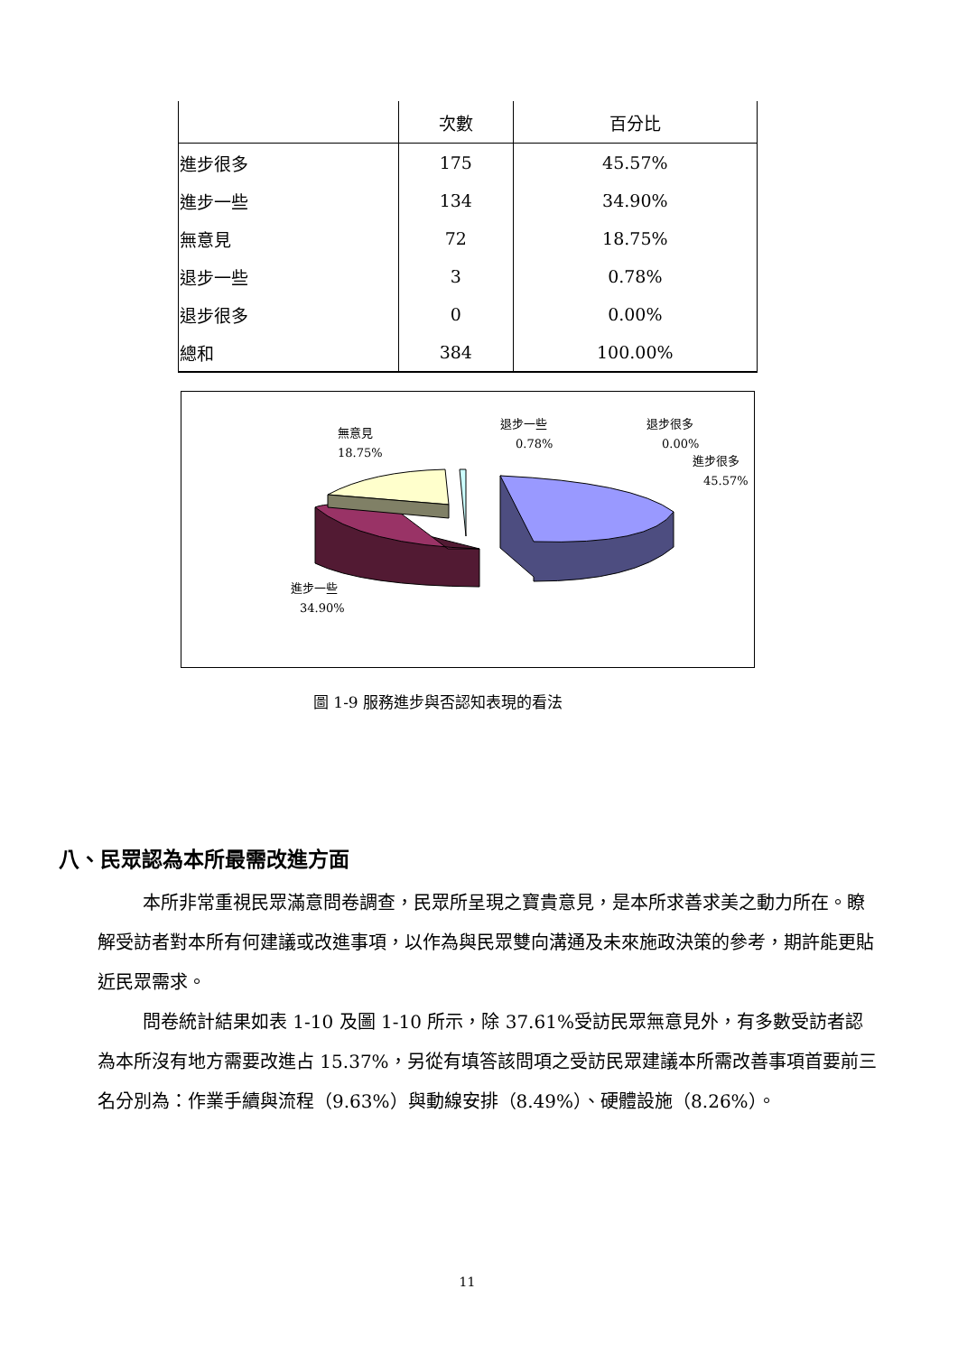| | 次數 | 百分比 |
| --- | --- | --- |
| 進步很多 | 175 | 45.57% |
| 進步一些 | 134 | 34.90% |
| 無意見 | 72 | 18.75% |
| 退步一些 | 3 | 0.78% |
| 退步很多 | 0 | 0.00% |
| 總和 | 384 | 100.00% |
無意見
18.75%
退步一些
0.78%
退步很多
0.00%
進步很多
45.57%
進步一些
34.90%
圖 1-9 服務進步與否認知表現的看法
八、民眾認為本所最需改進方面
本所非常重視民眾滿意問卷調查，民眾所呈現之寶貴意見，是本所求善求美之動力所在。瞭解受訪者對本所有何建議或改進事項，以作為與民眾雙向溝通及未來施政決策的參考，期許能更貼近民眾需求。
問卷統計結果如表 1-10 及圖 1-10 所示，除 37.61%受訪民眾無意見外，有多數受訪者認為本所沒有地方需要改進占 15.37%，另從有填答該問項之受訪民眾建議本所需改善事項首要前三名分別為：作業手續與流程（9.63%）與動線安排（8.49%）、硬體設施（8.26%）。
11